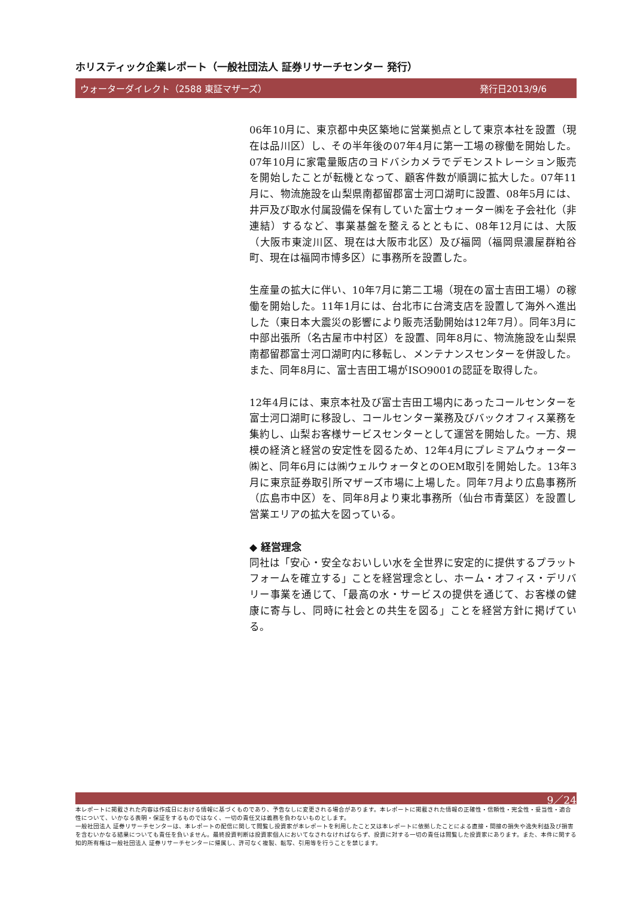ホリスティック企業レポート（一般社団法人 証券リサーチセンター 発行）
ウォーターダイレクト（2588 東証マザーズ） 発行日2013/9/6
06年10月に、東京都中央区築地に営業拠点として東京本社を設置（現在は品川区）し、その半年後の07年4月に第一工場の稼働を開始した。07年10月に家電量販店のヨドバシカメラでデモンストレーション販売を開始したことが転機となって、顧客件数が順調に拡大した。07年11月に、物流施設を山梨県南都留郡富士河口湖町に設置、08年5月には、井戸及び取水付属設備を保有していた富士ウォーター㈱を子会社化（非連結）するなど、事業基盤を整えるとともに、08年12月には、大阪（大阪市東淀川区、現在は大阪市北区）及び福岡（福岡県濃屋群粕谷町、現在は福岡市博多区）に事務所を設置した。
生産量の拡大に伴い、10年7月に第二工場（現在の富士吉田工場）の稼働を開始した。11年1月には、台北市に台湾支店を設置して海外へ進出した（東日本大震災の影響により販売活動開始は12年7月）。同年3月に中部出張所（名古屋市中村区）を設置、同年8月に、物流施設を山梨県南都留郡富士河口湖町内に移転し、メンテナンスセンターを併設した。また、同年8月に、富士吉田工場がISO9001の認証を取得した。
12年4月には、東京本社及び富士吉田工場内にあったコールセンターを富士河口湖町に移設し、コールセンター業務及びバックオフィス業務を集約し、山梨お客様サービスセンターとして運営を開始した。一方、規模の経済と経営の安定性を図るため、12年4月にプレミアムウォーター㈱と、同年6月には㈱ウェルウォータとのOEM取引を開始した。13年3月に東京証券取引所マザーズ市場に上場した。同年7月より広島事務所（広島市中区）を、同年8月より東北事務所（仙台市青葉区）を設置し営業エリアの拡大を図っている。
◆ 経営理念
同社は「安心・安全なおいしい水を全世界に安定的に提供するプラットフォームを確立する」ことを経営理念とし、ホーム・オフィス・デリバリー事業を通じて、「最高の水・サービスの提供を通じて、お客様の健康に寄与し、同時に社会との共生を図る」ことを経営方針に掲げている。
9／24
本レポートに掲載された内容は作成日における情報に基づくものであり、予告なしに変更される場合があります。本レポートに掲載された情報の正確性・信頼性・完全性・妥当性・適合性について、いかなる表明・保証をするものではなく、一切の責任又は義務を負わないものとします。
一般社団法人 証券リサーチセンターは、本レポートの配信に関して閲覧し投資家が本レポートを利用したこと又は本レポートに依拠したことによる直接・間接の損失や逸失利益及び損害を含むいかなる結果についても責任を負いません。最終投資判断は投資家個人においてなされなければならず、投資に対する一切の責任は閲覧した投資家にあります。また、本件に関する知的所有権は一般社団法人 証券リサーチセンターに帰属し、許可なく複製、転写、引用等を行うことを禁じます。